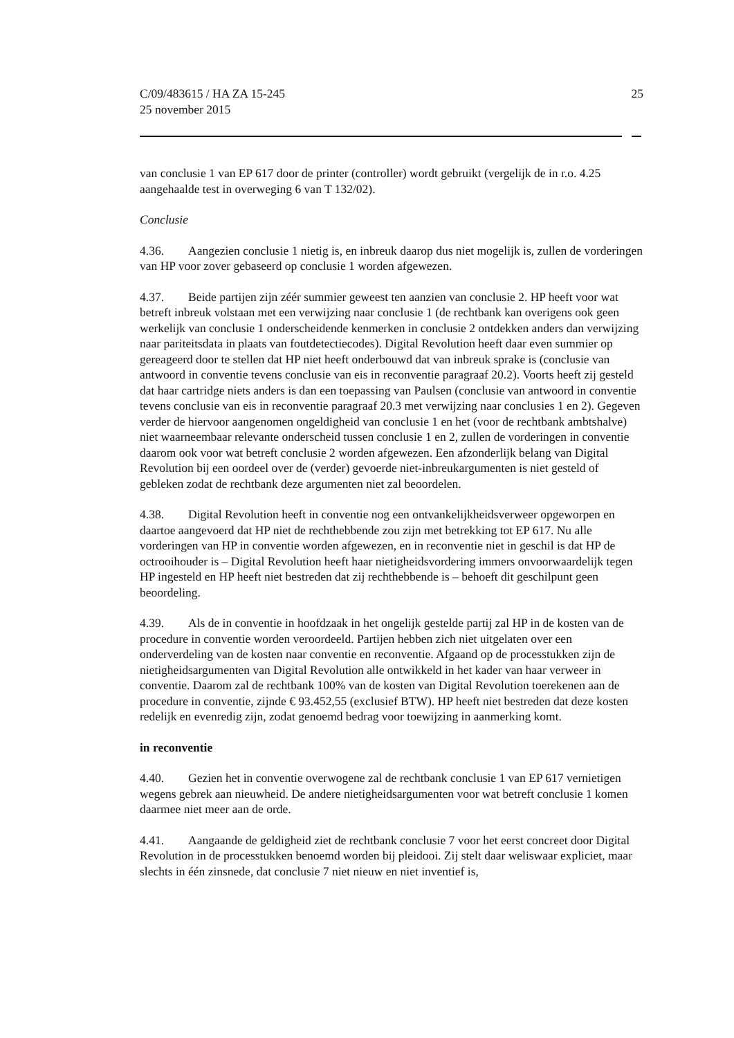C/09/483615 / HA ZA 15-245
25 november 2015
25
van conclusie 1 van EP 617 door de printer (controller) wordt gebruikt (vergelijk de in r.o. 4.25 aangehaalde test in overweging 6 van T 132/02).
Conclusie
4.36. Aangezien conclusie 1 nietig is, en inbreuk daarop dus niet mogelijk is, zullen de vorderingen van HP voor zover gebaseerd op conclusie 1 worden afgewezen.
4.37. Beide partijen zijn zéér summier geweest ten aanzien van conclusie 2. HP heeft voor wat betreft inbreuk volstaan met een verwijzing naar conclusie 1 (de rechtbank kan overigens ook geen werkelijk van conclusie 1 onderscheidende kenmerken in conclusie 2 ontdekken anders dan verwijzing naar pariteitsdata in plaats van foutdetectiecodes). Digital Revolution heeft daar even summier op gereageerd door te stellen dat HP niet heeft onderbouwd dat van inbreuk sprake is (conclusie van antwoord in conventie tevens conclusie van eis in reconventie paragraaf 20.2). Voorts heeft zij gesteld dat haar cartridge niets anders is dan een toepassing van Paulsen (conclusie van antwoord in conventie tevens conclusie van eis in reconventie paragraaf 20.3 met verwijzing naar conclusies 1 en 2). Gegeven verder de hiervoor aangenomen ongeldigheid van conclusie 1 en het (voor de rechtbank ambtshalve) niet waarneembaar relevante onderscheid tussen conclusie 1 en 2, zullen de vorderingen in conventie daarom ook voor wat betreft conclusie 2 worden afgewezen. Een afzonderlijk belang van Digital Revolution bij een oordeel over de (verder) gevoerde niet-inbreukargumenten is niet gesteld of gebleken zodat de rechtbank deze argumenten niet zal beoordelen.
4.38. Digital Revolution heeft in conventie nog een ontvankelijkheidsverweer opgeworpen en daartoe aangevoerd dat HP niet de rechthebbende zou zijn met betrekking tot EP 617. Nu alle vorderingen van HP in conventie worden afgewezen, en in reconventie niet in geschil is dat HP de octrooihouder is – Digital Revolution heeft haar nietigheidsvordering immers onvoorwaardelijk tegen HP ingesteld en HP heeft niet bestreden dat zij rechthebbende is – behoeft dit geschilpunt geen beoordeling.
4.39. Als de in conventie in hoofdzaak in het ongelijk gestelde partij zal HP in de kosten van de procedure in conventie worden veroordeeld. Partijen hebben zich niet uitgelaten over een onderverdeling van de kosten naar conventie en reconventie. Afgaand op de processtukken zijn de nietigheidsargumenten van Digital Revolution alle ontwikkeld in het kader van haar verweer in conventie. Daarom zal de rechtbank 100% van de kosten van Digital Revolution toerekenen aan de procedure in conventie, zijnde € 93.452,55 (exclusief BTW). HP heeft niet bestreden dat deze kosten redelijk en evenredig zijn, zodat genoemd bedrag voor toewijzing in aanmerking komt.
in reconventie
4.40. Gezien het in conventie overwogene zal de rechtbank conclusie 1 van EP 617 vernietigen wegens gebrek aan nieuwheid. De andere nietigheidsargumenten voor wat betreft conclusie 1 komen daarmee niet meer aan de orde.
4.41. Aangaande de geldigheid ziet de rechtbank conclusie 7 voor het eerst concreet door Digital Revolution in de processtukken benoemd worden bij pleidooi. Zij stelt daar weliswaar expliciet, maar slechts in één zinsnede, dat conclusie 7 niet nieuw en niet inventief is,